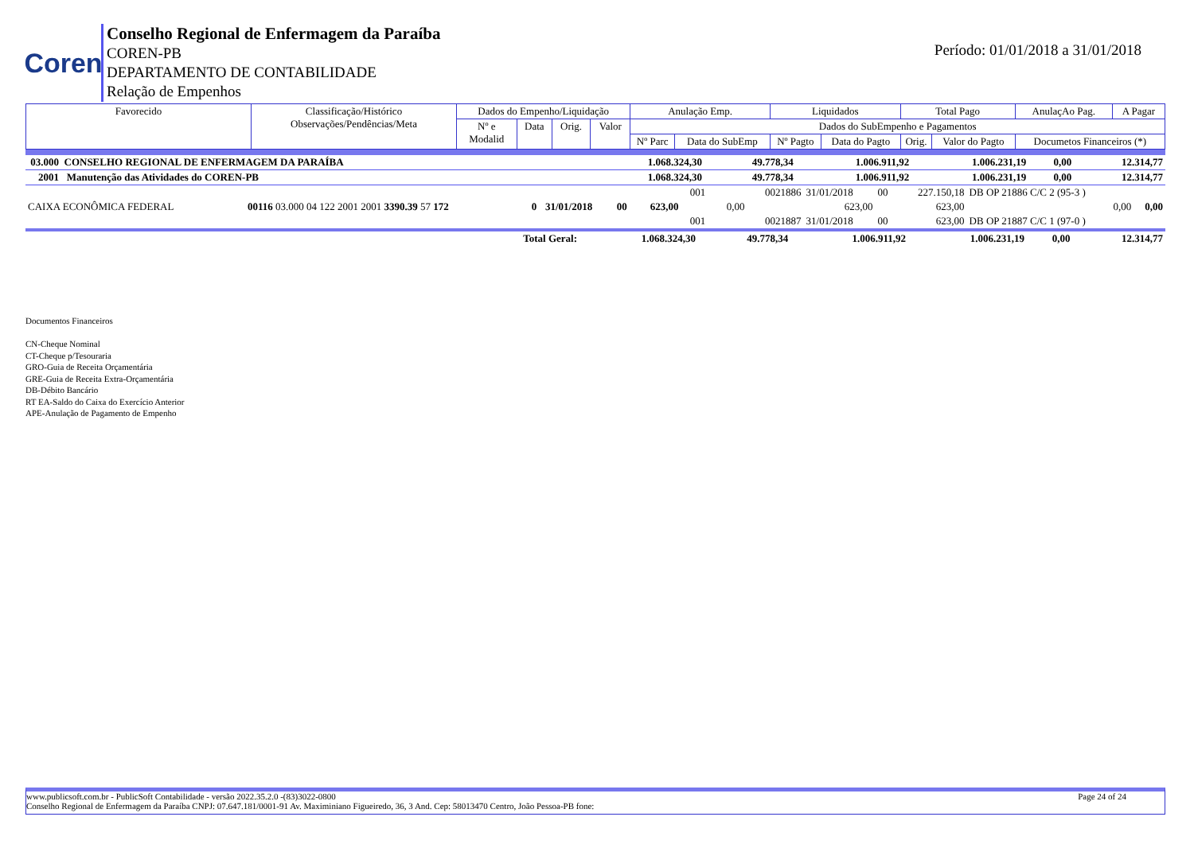Coren
Conselho Regional de Enfermagem da Paraíba
COREN-PB
DEPARTAMENTO DE CONTABILIDADE
Relação de Empenhos
Período: 01/01/2018 a 31/01/2018
| Favorecido | Classificação/Histórico Observações/Pendências/Meta | Dados do Empenho/Liquidação | | | | Anulação Emp. | | Liquidados | | Total Pago | | AnulaçAo Pag. | A Pagar |
| --- | --- | --- | --- | --- | --- | --- | --- | --- | --- | --- | --- | --- | --- |
| | | Nº e Modalid | Data | Orig. | Valor | Dados do SubEmpenho e Pagamentos | | | | | | | |
| | | | | | | Nº Parc | Data do SubEmp | Nº Pagto | Data do Pagto | Orig. | Valor do Pagto | Documetos Financeiros (*) | |
| 03.000 CONSELHO REGIONAL DE ENFERMAGEM DA PARAÍBA | 1.068.324,30 | 49.778,34 | 1.006.911,92 | 1.006.231,19 | 0,00 | 12.314,77 |
| 2001 Manutenção das Atividades do COREN-PB | 1.068.324,30 | 49.778,34 | 1.006.911,92 | 1.006.231,19 | 0,00 | 12.314,77 |
| | | | | | | | 001 | | 0021886 | 31/01/2018 | 00 | 227.150,18 | DB OP 21886 C/C 2 (95-3 ) | |
| CAIXA ECONÔMICA FEDERAL | 00116 03.000 04 122 2001 2001 3390.39 57 172 | 0 | 31/01/2018 | 00 | 623,00 | | | 0,00 | | 623,00 | | 623,00 | 0,00 | 0,00 |
| | | | | | | | 001 | | 0021887 | 31/01/2018 | 00 | 623,00 | DB OP 21887 C/C 1 (97-0 ) | |
| Total Geral: | 1.068.324,30 | 49.778,34 | 1.006.911,92 | 1.006.231,19 | 0,00 | 12.314,77 |
Documentos Financeiros
CN-Cheque Nominal
CT-Cheque p/Tesouraria
GRO-Guia de Receita Orçamentária
GRE-Guia de Receita Extra-Orçamentária
DB-Débito Bancário
RT EA-Saldo do Caixa do Exercício Anterior
APE-Anulação de Pagamento de Empenho
www.publicsoft.com.br - PublicSoft Contabilidade - versão 2022.35.2.0 -(83)3022-0800 Page 24 of 24
Conselho Regional de Enfermagem da Paraíba CNPJ: 07.647.181/0001-91 Av. Maximiniano Figueiredo, 36, 3 And. Cep: 58013470 Centro, João Pessoa-PB fone: